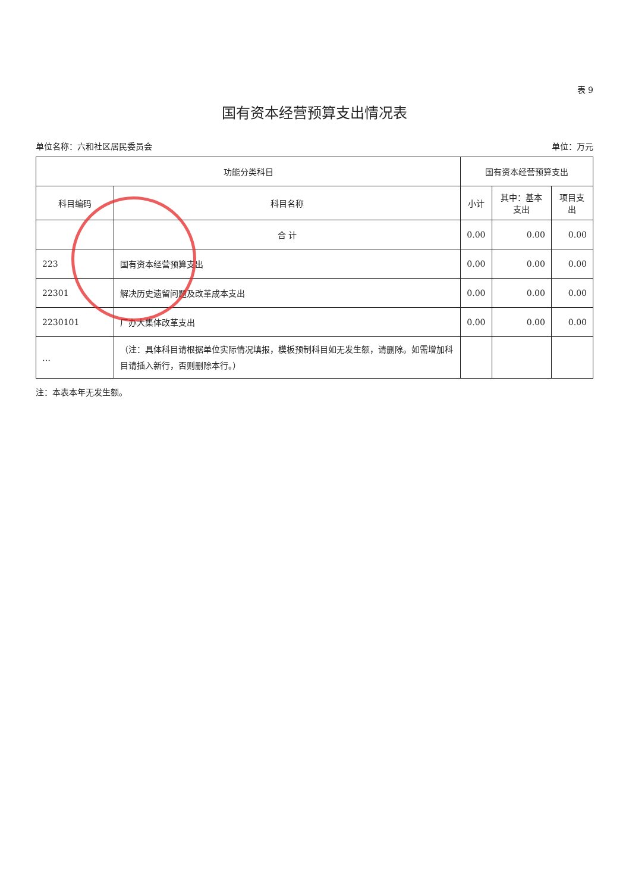表 9
国有资本经营预算支出情况表
单位名称：六和社区居民委员会 单位：万元
| 功能分类科目 | | 国有资本经营预算支出 | | |
| --- | --- | --- | --- | --- |
| 科目编码 | 科目名称 | 小计 | 其中：基本支出 | 项目支出 |
| | 合 计 | 0.00 | 0.00 | 0.00 |
| 223 | 国有资本经营预算支出 | 0.00 | 0.00 | 0.00 |
| 22301 | 解决历史遗留问题及改革成本支出 | 0.00 | 0.00 | 0.00 |
| 2230101 | 厂办大集体改革支出 | 0.00 | 0.00 | 0.00 |
| … | （注：具体科目请根据单位实际情况填报，模板预制科目如无发生额，请删除。如需增加科目请插入新行，否则删除本行。） | | | |
注：本表本年无发生额。